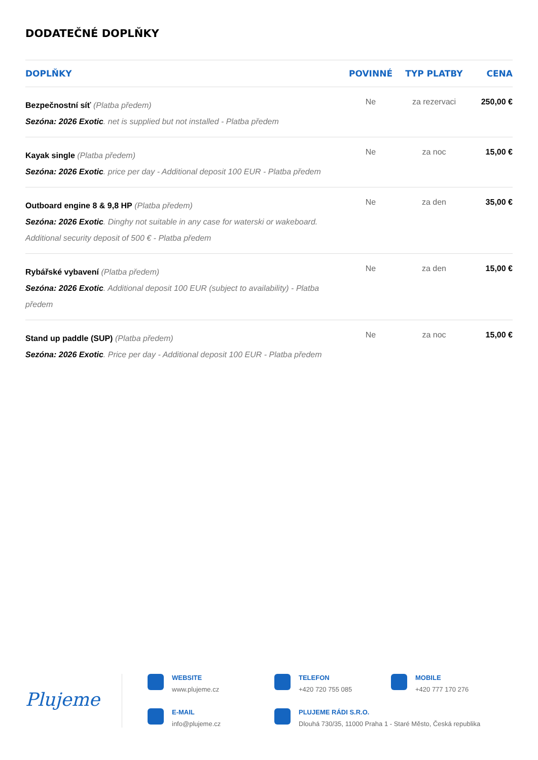DODATEČNÉ DOPLŇKY
| DOPLŇKY | POVINNÉ | TYP PLATBY | CENA |
| --- | --- | --- | --- |
| Bezpečnostní síť (Platba předem) Sezóna: 2026 Exotic . net is supplied but not installed - Platba předem | Ne | za rezervaci | 250,00 € |
| Kayak single (Platba předem) Sezóna: 2026 Exotic . price per day - Additional deposit 100 EUR - Platba předem | Ne | za noc | 15,00 € |
| Outboard engine 8 & 9,8 HP (Platba předem) Sezóna: 2026 Exotic . Dinghy not suitable in any case for waterski or wakeboard. Additional security deposit of 500 € - Platba předem | Ne | za den | 35,00 € |
| Rybářské vybavení (Platba předem) Sezóna: 2026 Exotic . Additional deposit 100 EUR (subject to availability) - Platba předem | Ne | za den | 15,00 € |
| Stand up paddle (SUP) (Platba předem) Sezóna: 2026 Exotic . Price per day - Additional deposit 100 EUR - Platba předem | Ne | za noc | 15,00 € |
Plujeme
WEBSITE
www.plujeme.cz
TELEFON
+420 720 755 085
MOBILE
+420 777 170 276
E-MAIL
info@plujeme.cz
PLUJEME RÁDI S.R.O.
Dlouhá 730/35, 11000 Praha 1 - Staré Město, Česká republika